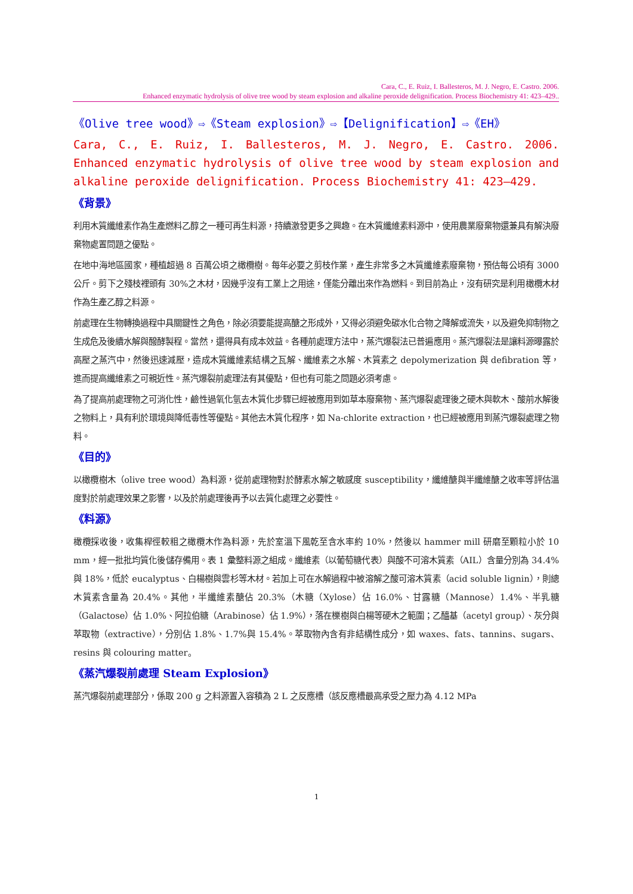Cara, C., E. Ruiz, I. Ballesteros, M. J. Negro, E. Castro. 2006.
Enhanced enzymatic hydrolysis of olive tree wood by steam explosion and alkaline peroxide delignification. Process Biochemistry 41: 423–429..
《Olive tree wood》⇨《Steam explosion》⇨【Delignification】⇨《EH》
Cara, C., E. Ruiz, I. Ballesteros, M. J. Negro, E. Castro. 2006. Enhanced enzymatic hydrolysis of olive tree wood by steam explosion and alkaline peroxide delignification. Process Biochemistry 41: 423–429.
《背景》
利用木質纖維素作為生產燃料乙醇之一種可再生料源，持續激發更多之興趣。在木質纖維素料源中，使用農業廢棄物還兼具有解決廢棄物處置問題之優點。
在地中海地區國家，種植超過 8 百萬公頃之橄欖樹。每年必要之剪枝作業，產生非常多之木質纖維素廢棄物，預估每公頃有 3000 公斤。剪下之殘枝裡頭有 30%之木材，因幾乎沒有工業上之用途，僅能分離出來作為燃料。到目前為止，沒有研究是利用橄欖木材作為生產乙醇之料源。
前處理在生物轉換過程中具關鍵性之角色，除必須要能提高醣之形成外，又得必須避免碳水化合物之降解或流失，以及避免抑制物之生成危及後續水解與醱酵製程。當然，還得具有成本效益。各種前處理方法中，蒸汽爆裂法已普遍應用。蒸汽爆裂法是讓料源曝露於高壓之蒸汽中，然後迅速減壓，造成木質纖維素結構之瓦解、纖維素之水解、木質素之 depolymerization 與 defibration 等，進而提高纖維素之可親近性。蒸汽爆裂前處理法有其優點，但也有可能之問題必須考慮。
為了提高前處理物之可消化性，鹼性過氧化氫去木質化步驟已經被應用到如草本廢棄物、蒸汽爆裂處理後之硬木與軟木、酸前水解後之物料上，具有利於環境與降低毒性等優點。其他去木質化程序，如 Na-chlorite extraction，也已經被應用到蒸汽爆裂處理之物料。
《目的》
以橄欖樹木（olive tree wood）為料源，從前處理物對於酵素水解之敏感度 susceptibility，纖維醣與半纖維醣之收率等評估溫度對於前處理效果之影響，以及於前處理後再予以去質化處理之必要性。
《料源》
橄欖採收後，收集桿徑較粗之橄欖木作為料源，先於室溫下風乾至含水率約 10%，然後以 hammer mill 研磨至顆粒小於 10 mm，經一批批均質化後儲存備用。表 1 彙整料源之組成。纖維素（以葡萄糖代表）與酸不可溶木質素（AIL）含量分別為 34.4%與 18%，低於 eucalyptus、白楊樹與雲杉等木材。若加上可在水解過程中被溶解之酸可溶木質素（acid soluble lignin），則總木質素含量為 20.4%。其他，半纖維素醣佔 20.3%（木糖（Xylose）佔 16.0%、甘露糖（Mannose）1.4%、半乳糖（Galactose）佔 1.0%、阿拉伯糖（Arabinose）佔 1.9%），落在櫟樹與白楊等硬木之範圍；乙醯基（acetyl group）、灰分與萃取物（extractive），分別佔 1.8%、1.7%與 15.4%。萃取物內含有非結構性成分，如 waxes、fats、tannins、sugars、resins 與 colouring matter。
《蒸汽爆裂前處理 Steam Explosion》
蒸汽爆裂前處理部分，係取 200 g 之料源置入容積為 2 L 之反應槽（該反應槽最高承受之壓力為 4.12 MPa
1